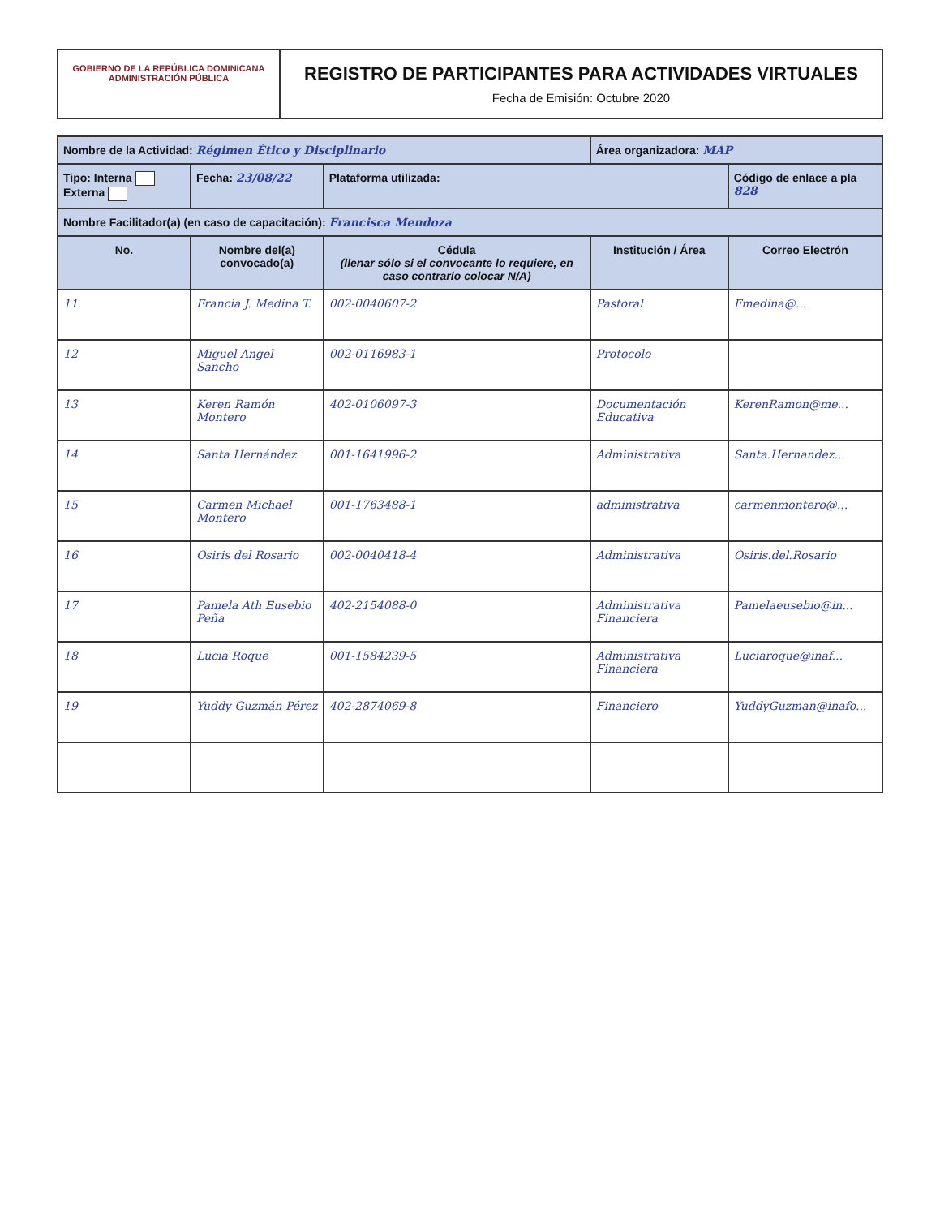GOBIERNO DE LA REPÚBLICA DOMINICANA
ADMINISTRACIÓN PÚBLICA
REGISTRO DE PARTICIPANTES PARA ACTIVIDADES VIRTUALES
Fecha de Emisión: Octubre 2020
| Nombre de la Actividad: Régimen Ético y Disciplinario | | | Área organizadora: MAP | |
| Tipo: Interna Externa | Fecha: 23/08/22 | Plataforma utilizada: | | Código de enlace a pla 828 |
| Nombre Facilitador(a) (en caso de capacitación): Francisca Mendoza | | | | |
| No. | Nombre del(a) convocado(a) | Cédula (llenar sólo si el convocante lo requiere, en caso contrario colocar N/A) | Institución / Área | Correo Electrón |
| 11 | Francia J. Medina T. | 002-0040607-2 | Pastoral | Fmedina@... |
| 12 | Miguel Angel Sancho | 002-0116983-1 | Protocolo | |
| 13 | Keren Ramón Montero | 402-0106097-3 | Documentación Educativa | KerenRamon@me... |
| 14 | Santa Hernández | 001-1641996-2 | Administrativa | Santa.Hernandez... |
| 15 | Carmen Michael Montero | 001-1763488-1 | administrativa | carmenmontero@... |
| 16 | Osiris del Rosario | 002-0040418-4 | Administrativa | Osiris.del.Rosario |
| 17 | Pamela Ath Eusebio Peña | 402-2154088-0 | Administrativa Financiera | Pamelaeusebio@in... |
| 18 | Lucia Roque | 001-1584239-5 | Administrativa Financiera | Luciaroque@inaf... |
| 19 | Yuddy Guzmán Pérez | 402-2874069-8 | Financiero | YuddyGuzman@inafo... |